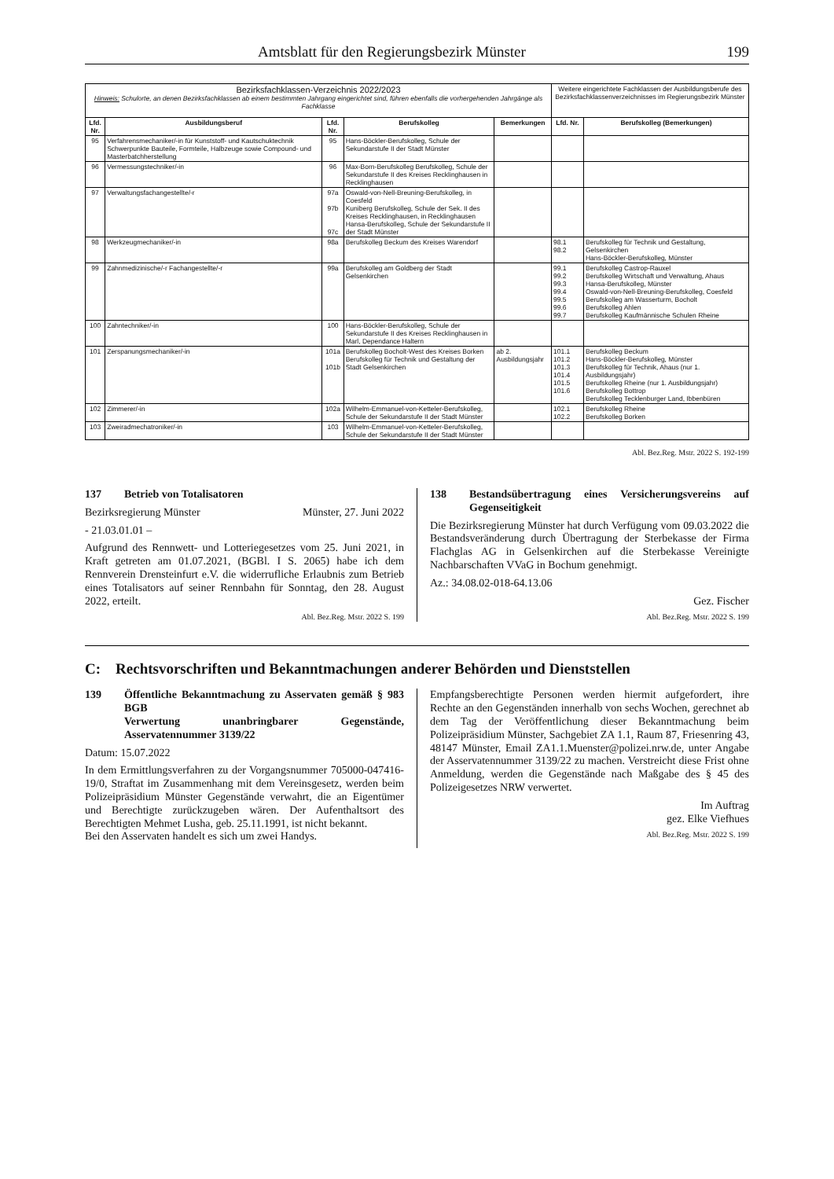Amtsblatt für den Regierungsbezirk Münster 199
| Bezirksfachklassen-Verzeichnis 2022/2023 Hinweis: Schulorte, an denen Bezirksfachklassen ab einem bestimmten Jahrgang eingerichtet sind, führen ebenfalls die vorhergehenden Jahrgänge als Fachklasse | | | | | Weitere eingerichtete Fachklassen der Ausbildungsberufe des Bezirksfachklassenverzeichnisses im Regierungsbezirk Münster | |
| Lfd. Nr. | Ausbildungsberuf | Lfd. Nr. | Berufskolleg | Bemerkungen | Lfd. Nr. | Berufskolleg (Bemerkungen) |
| 95 | Verfahrensmechaniker/-in für Kunststoff- und Kautschuktechnik Schwerpunkte Bauteile, Formteile, Halbzeuge sowie Compound- und Masterbatchherstellung | 95 | Hans-Böckler-Berufskolleg, Schule der Sekundarstufe II der Stadt Münster | | | |
| 96 | Vermessungstechniker/-in | 96 | Max-Born-Berufskolleg Berufskolleg, Schule der Sekundarstufe II des Kreises Recklinghausen in Recklinghausen | | | |
| 97 | Verwaltungsfachangestellte/-r | 97a 97b 97c | Oswald-von-Nell-Breuning-Berufskolleg, in Coesfeld Kuniberg Berufskolleg, Schule der Sek. II des Kreises Recklinghausen, in Recklinghausen Hansa-Berufskolleg, Schule der Sekundarstufe II der Stadt Münster | | | |
| 98 | Werkzeugmechaniker/-in | 98a | Berufskolleg Beckum des Kreises Warendorf | | 98.1 98.2 | Berufskolleg für Technik und Gestaltung, Gelsenkirchen Hans-Böckler-Berufskolleg, Münster |
| 99 | Zahnmedizinische/-r Fachangestellte/-r | 99a | Berufskolleg am Goldberg der Stadt Gelsenkirchen | | 99.1 99.2 99.3 99.4 99.5 99.6 99.7 | Berufskolleg Castrop-Rauxel Berufskolleg Wirtschaft und Verwaltung, Ahaus Hansa-Berufskolleg, Münster Oswald-von-Nell-Breuning-Berufskolleg, Coesfeld Berufskolleg am Wasserturm, Bocholt Berufskolleg Ahlen Berufskolleg Kaufmännische Schulen Rheine |
| 100 | Zahntechniker/-in | 100 | Hans-Böckler-Berufskolleg, Schule der Sekundarstufe II des Kreises Recklinghausen in Marl, Dependance Haltern | | | |
| 101 | Zerspanungsmechaniker/-in | 101a 101b | Berufskolleg Bocholt-West des Kreises Borken Berufskolleg für Technik und Gestaltung der Stadt Gelsenkirchen | ab 2. Ausbildungsjahr | 101.1 101.2 101.3 101.4 101.5 101.6 | Berufskolleg Beckum Hans-Böckler-Berufskolleg, Münster Berufskolleg für Technik, Ahaus (nur 1. Ausbildungsjahr) Berufskolleg Rheine (nur 1. Ausbildungsjahr) Berufskolleg Bottrop Berufskolleg Tecklenburger Land, Ibbenbüren |
| 102 | Zimmerer/-in | 102a | Wilhelm-Emmanuel-von-Ketteler-Berufskolleg, Schule der Sekundarstufe II der Stadt Münster | | 102.1 102.2 | Berufskolleg Rheine Berufskolleg Borken |
| 103 | Zweiradmechatroniker/-in | 103 | Wilhelm-Emmanuel-von-Ketteler-Berufskolleg, Schule der Sekundarstufe II der Stadt Münster | | | |
Abl. Bez.Reg. Mstr. 2022 S. 192-199
137 Betrieb von Totalisatoren
Bezirksregierung Münster Münster, 27. Juni 2022
- 21.03.01.01 –
Aufgrund des Rennwett- und Lotteriegesetzes vom 25. Juni 2021, in Kraft getreten am 01.07.2021, (BGBl. I S. 2065) habe ich dem Rennverein Drensteinfurt e.V. die widerrufliche Erlaubnis zum Betrieb eines Totalisators auf seiner Rennbahn für Sonntag, den 28. August 2022, erteilt.
Abl. Bez.Reg. Mstr. 2022 S. 199
138 Bestandsübertragung eines Versicherungsvereins auf Gegenseitigkeit
Die Bezirksregierung Münster hat durch Verfügung vom 09.03.2022 die Bestandsveränderung durch Übertragung der Sterbekasse der Firma Flachglas AG in Gelsenkirchen auf die Sterbekasse Vereinigte Nachbarschaften VVaG in Bochum genehmigt.
Az.: 34.08.02-018-64.13.06
Gez. Fischer
Abl. Bez.Reg. Mstr. 2022 S. 199
C: Rechtsvorschriften und Bekanntmachungen anderer Behörden und Dienststellen
139 Öffentliche Bekanntmachung zu Asservaten gemäß § 983 BGB
Verwertung unanbringbarer Gegenstände, Asservatennummer 3139/22
Datum: 15.07.2022
In dem Ermittlungsverfahren zu der Vorgangsnummer 705000-047416-19/0, Straftat im Zusammenhang mit dem Vereinsgesetz, werden beim Polizeipräsidium Münster Gegenstände verwahrt, die an Eigentümer und Berechtigte zurückzugeben wären. Der Aufenthaltsort des Berechtigten Mehmet Lusha, geb. 25.11.1991, ist nicht bekannt.
Bei den Asservaten handelt es sich um zwei Handys.
Empfangsberechtigte Personen werden hiermit aufgefordert, ihre Rechte an den Gegenständen innerhalb von sechs Wochen, gerechnet ab dem Tag der Veröffentlichung dieser Bekanntmachung beim Polizeipräsidium Münster, Sachgebiet ZA 1.1, Raum 87, Friesenring 43, 48147 Münster, Email ZA1.1.Muenster@polizei.nrw.de, unter Angabe der Asservatennummer 3139/22 zu machen. Verstreicht diese Frist ohne Anmeldung, werden die Gegenstände nach Maßgabe des § 45 des Polizeigesetzes NRW verwertet.
Im Auftrag
gez. Elke Viefhues
Abl. Bez.Reg. Mstr. 2022 S. 199